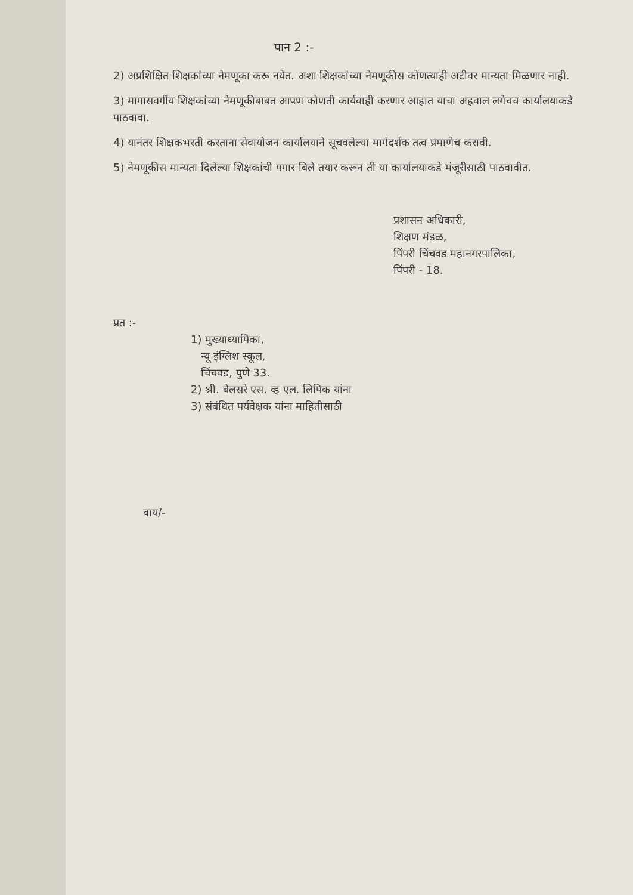पान 2 :-
2) अप्रशिक्षित शिक्षकांच्या नेमणूका करू नयेत. अशा शिक्षकांच्या नेमणूकीस कोणत्याही अटीवर मान्यता मिळणार नाही.
3) मागासवर्गीय शिक्षकांच्या नेमणूकीबाबत आपण कोणती कार्यवाही करणार आहात याचा अहवाल लगेचच कार्यालयाकडे पाठवावा.
4) यानंतर शिक्षकभरती करताना सेवायोजन कार्यालयाने सूचवलेल्या मार्गदर्शक तत्व प्रमाणेच करावी.
5) नेमणूकीस मान्यता दिलेल्या शिक्षकांची पगार बिले तयार करून ती या कार्यालयाकडे मंजूरीसाठी पाठवावीत.
प्रशासन अधिकारी,
शिक्षण मंडळ,
पिंपरी चिंचवड महानगरपालिका,
पिंपरी - 18.
प्रत :-
1) मुख्याध्यापिका,
न्यू इंग्लिश स्कूल,
चिंचवड, पुणे 33.
2) श्री. बेलसरे एस. व्ह एल. लिपिक यांना
3) संबंधित पर्यवेक्षक यांना माहितीसाठी
वाय/-